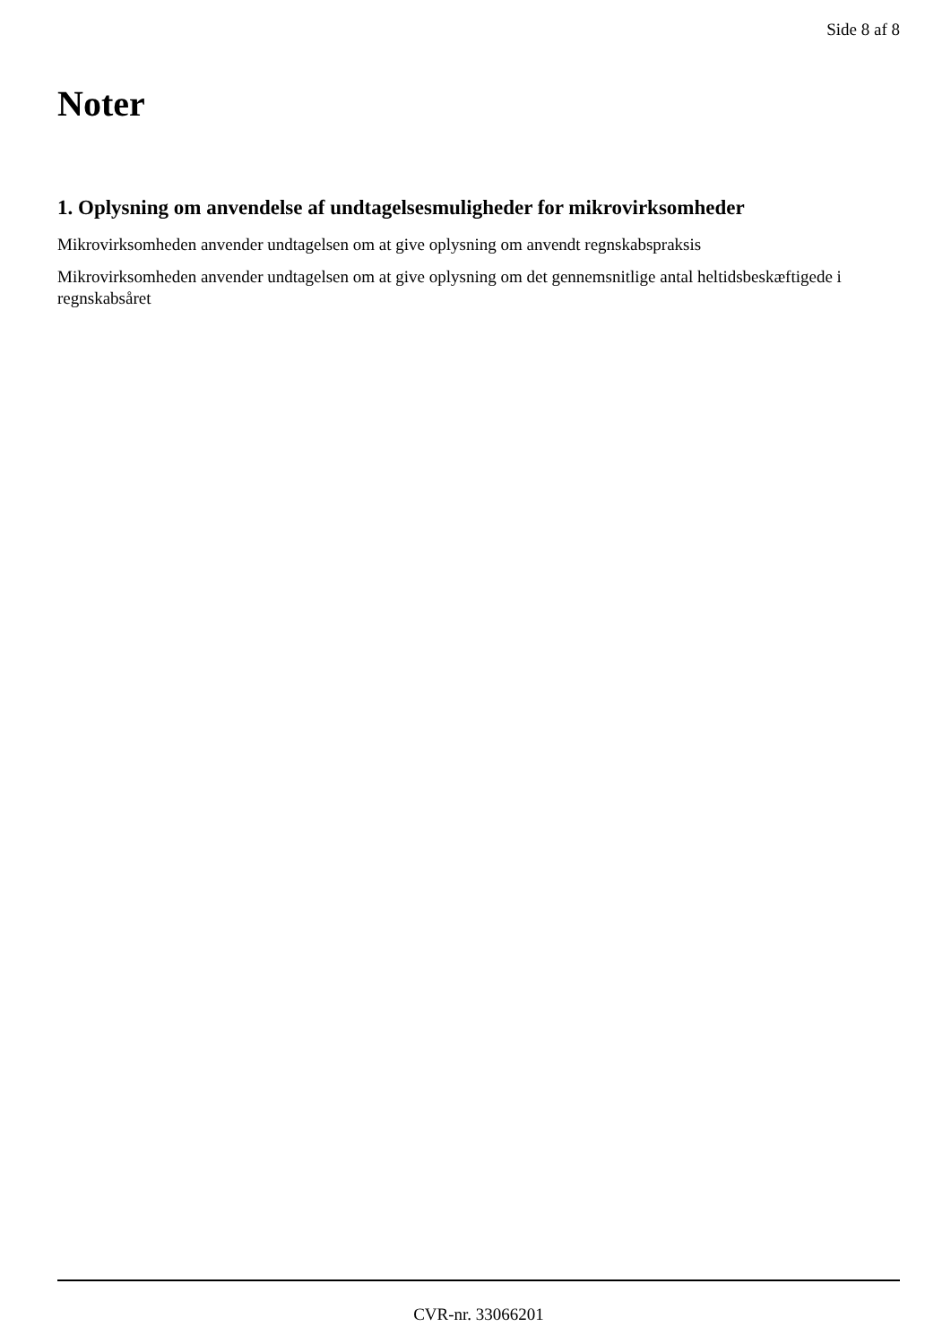Side 8 af 8
Noter
1. Oplysning om anvendelse af undtagelsesmuligheder for mikrovirksomheder
Mikrovirksomheden anvender undtagelsen om at give oplysning om anvendt regnskabspraksis
Mikrovirksomheden anvender undtagelsen om at give oplysning om det gennemsnitlige antal heltidsbeskæftigede i regnskabsåret
CVR-nr. 33066201